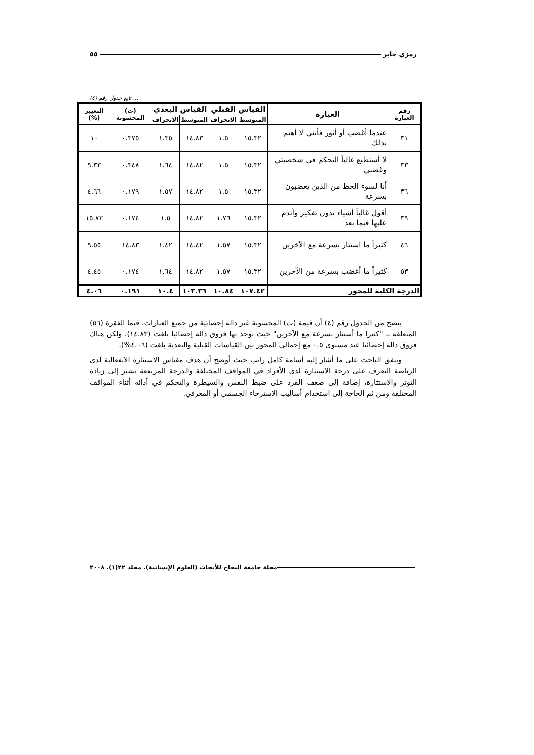رمزي جابر ٥٥
... تابع جدول رقم (٤)
| رقم العبارة | العبارة | القياس القبلي | | القياس البعدي | | (ت) المحسوبة | التغيير (%) |
| --- | --- | --- | --- | --- | --- | --- | --- |
| | | المتوسط | الانحراف | المتوسط | الانحراف | | |
| ٣١ | عندما أغضب أو أثور فأنني لا أهتم بذلك | ١٥.٣٢ | ١.٥ | ١٤.٨٣ | ١.٣٥ | ٠.٣٧٥ | ١٠ |
| ٣٣ | لا أستطيع غالباً التحكم في شخصيتي وغضبي | ١٥.٣٢ | ١.٥ | ١٤.٨٢ | ١.٦٤ | ٠.٣٤٨ | ٩.٣٣ |
| ٣٦ | أنا لسوء الحظ من الذين يغضبون بسرعة | ١٥.٣٢ | ١.٥ | ١٤.٨٢ | ١.٥٧ | ٠.١٧٩ | ٤.٦٦ |
| ٣٩ | أقول غالباً أشياء بدون تفكير وأندم عليها فيما بعد | ١٥.٣٢ | ١.٧٦ | ١٤.٨٢ | ١.٥ | ٠.١٧٤ | ١٥.٧٣ |
| ٤٦ | كثيراً ما استثار بسرعة مع الآخرين | ١٥.٣٢ | ١.٥٧ | ١٤.٤٢ | ١.٤٢ | ١٤.٨٣ | ٩.٥٥ |
| ٥٣ | كثيراً ما أغضب بسرعة من الآخرين | ١٥.٣٢ | ١.٥٧ | ١٤.٨٢ | ١.٦٤ | ٠.١٧٤ | ٤.٤٥ |
| الدرجة الكلية للمحور | | ١٠٧.٤٢ | ١٠.٨٤ | ١٠٣.٣٦ | ١٠.٤ | ٠.١٩١ | ٤.٠٦ |
يتضح من الجدول رقم (٤) أن قيمة (ت) المحسوبة غير دالة إحصائية من جميع العبارات، فيما الفقرة (٥٦) المتعلقة بـ "كثيرا ما أستثار بسرعة مع الآخرين" حيث توجد بها فروق دالة إحصائيا بلغت (١٤.٨٣)، ولكن هناك فروق دالة إحصائيا عند مستوى ٠.٥ مع إجمالي المحور بين القياسات القبلية والبعدية بلغت (٤.٠٦%).
ويتفق الباحث على ما أشار إليه أسامة كامل راتب حيث أوضح أن هدف مقياس الاستثارة الانفعالية لدى الرياضة التعرف على درجة الاستثارة لدى الأفراد في المواقف المختلفة والدرجة المرتفعة تشير إلى زيادة التوتر والاستثارة، إضافة إلى ضعف الفرد على ضبط النفس والسيطرة والتحكم في أدائه أثناء المواقف المختلفة ومن ثم الحاجة إلى استخدام أساليب الاسترخاء الجسمي أو المعرفي.
مجلة جامعة النجاح للأبحاث (العلوم الإنسانية). مجلد ٢٢(١). ٢٠٠٨